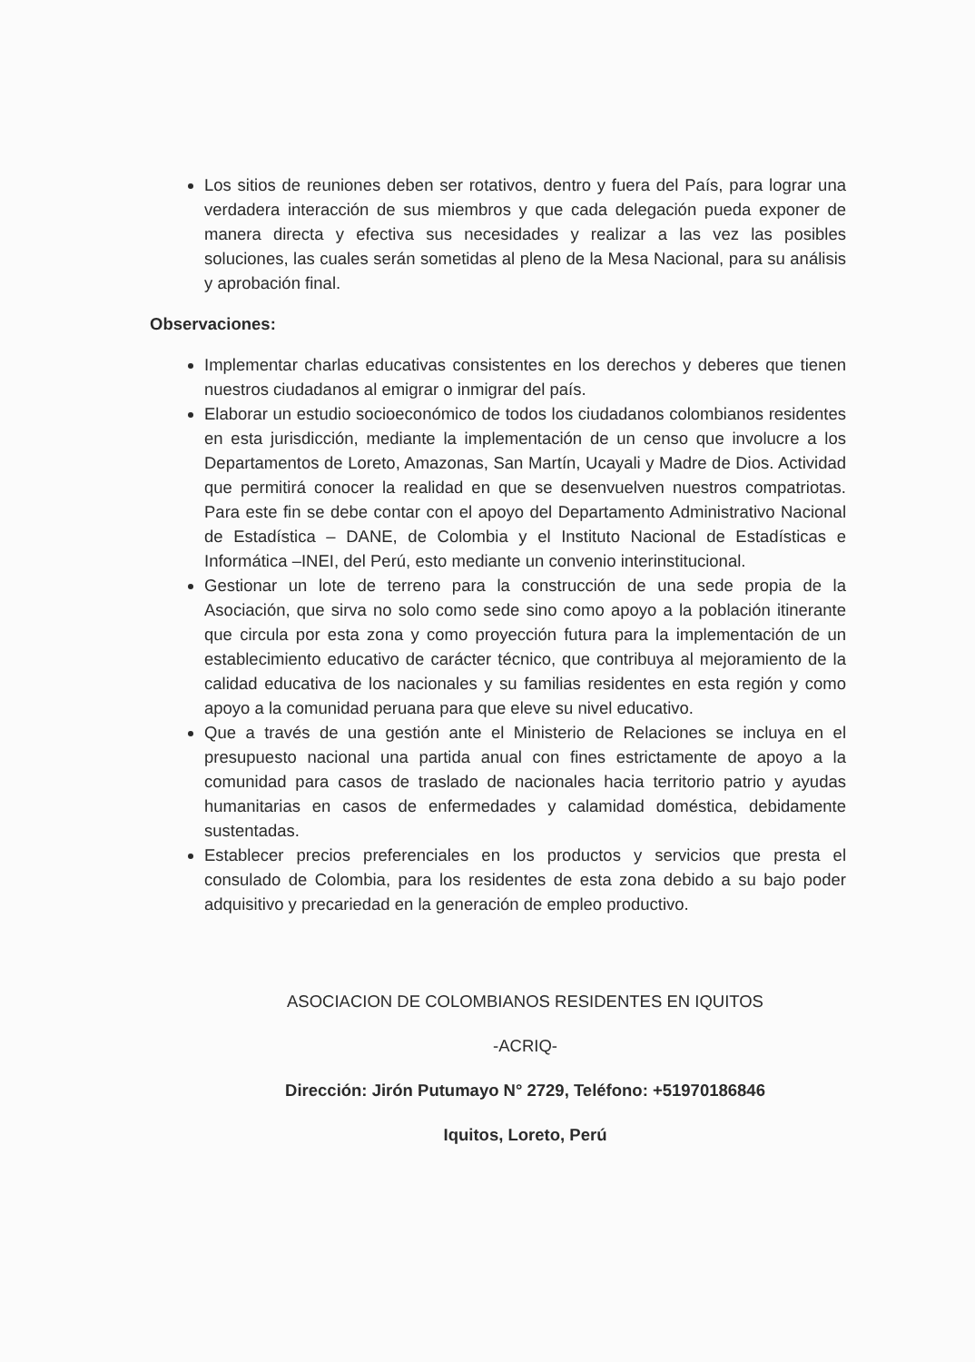Los sitios de reuniones deben ser rotativos, dentro y fuera del País, para lograr una verdadera interacción de sus miembros y que cada delegación pueda exponer de manera directa y efectiva sus necesidades y realizar a las vez las posibles soluciones, las cuales serán sometidas al pleno de la Mesa Nacional, para su análisis y aprobación final.
Observaciones:
Implementar charlas educativas consistentes en los derechos y deberes que tienen nuestros ciudadanos al emigrar o inmigrar del país.
Elaborar un estudio socioeconómico de todos los ciudadanos colombianos residentes en esta jurisdicción, mediante la implementación de un censo que involucre a los Departamentos de Loreto, Amazonas, San Martín, Ucayali y Madre de Dios. Actividad que permitirá conocer la realidad en que se desenvuelven nuestros compatriotas. Para este fin se debe contar con el apoyo del Departamento Administrativo Nacional de Estadística – DANE, de Colombia y el Instituto Nacional de Estadísticas e Informática –INEI, del Perú, esto mediante un convenio interinstitucional.
Gestionar un lote de terreno para la construcción de una sede propia de la Asociación, que sirva no solo como sede sino como apoyo a la población itinerante que circula por esta zona y como proyección futura para la implementación de un establecimiento educativo de carácter técnico, que contribuya al mejoramiento de la calidad educativa de los nacionales y su familias residentes en esta región y como apoyo a la comunidad peruana para que eleve su nivel educativo.
Que a través de una gestión ante el Ministerio de Relaciones se incluya en el presupuesto nacional una partida anual con fines estrictamente de apoyo a la comunidad para casos de traslado de nacionales hacia territorio patrio y ayudas humanitarias en casos de enfermedades y calamidad doméstica, debidamente sustentadas.
Establecer precios preferenciales en los productos y servicios que presta el consulado de Colombia, para los residentes de esta zona debido a su bajo poder adquisitivo y precariedad en la generación de empleo productivo.
ASOCIACION DE COLOMBIANOS RESIDENTES EN IQUITOS
-ACRIQ-
Dirección: Jirón Putumayo N° 2729, Teléfono: +51970186846
Iquitos, Loreto, Perú